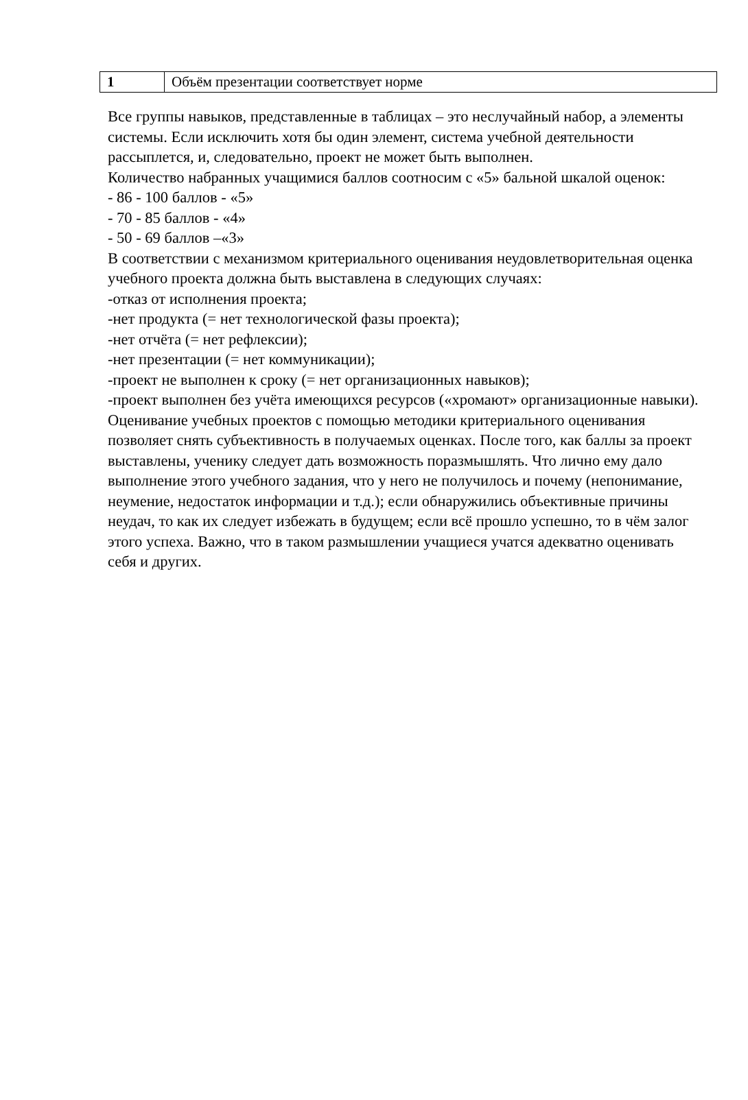| 1 | Объём презентации соответствует норме |
Все группы навыков, представленные в таблицах – это неслучайный набор, а элементы системы. Если исключить хотя бы один элемент, система учебной деятельности рассыплется, и, следовательно, проект не может быть выполнен.
Количество набранных учащимися баллов соотносим с «5» бальной шкалой оценок:
- 86 - 100 баллов - «5»
- 70 - 85 баллов - «4»
- 50 - 69 баллов –«3»
В соответствии с механизмом критериального оценивания неудовлетворительная оценка учебного проекта должна быть выставлена в следующих случаях:
-отказ от исполнения проекта;
-нет продукта (= нет технологической фазы проекта);
-нет отчёта (= нет рефлексии);
-нет презентации (= нет коммуникации);
-проект не выполнен к сроку (= нет организационных навыков);
-проект выполнен без учёта имеющихся ресурсов («хромают» организационные навыки).
Оценивание учебных проектов с помощью методики критериального оценивания позволяет снять субъективность в получаемых оценках. После того, как баллы за проект выставлены, ученику следует дать возможность поразмышлять. Что лично ему дало выполнение этого учебного задания, что у него не получилось и почему (непонимание, неумение, недостаток информации и т.д.); если обнаружились объективные причины неудач, то как их следует избежать в будущем; если всё прошло успешно, то в чём залог этого успеха. Важно, что в таком размышлении учащиеся учатся адекватно оценивать себя и других.